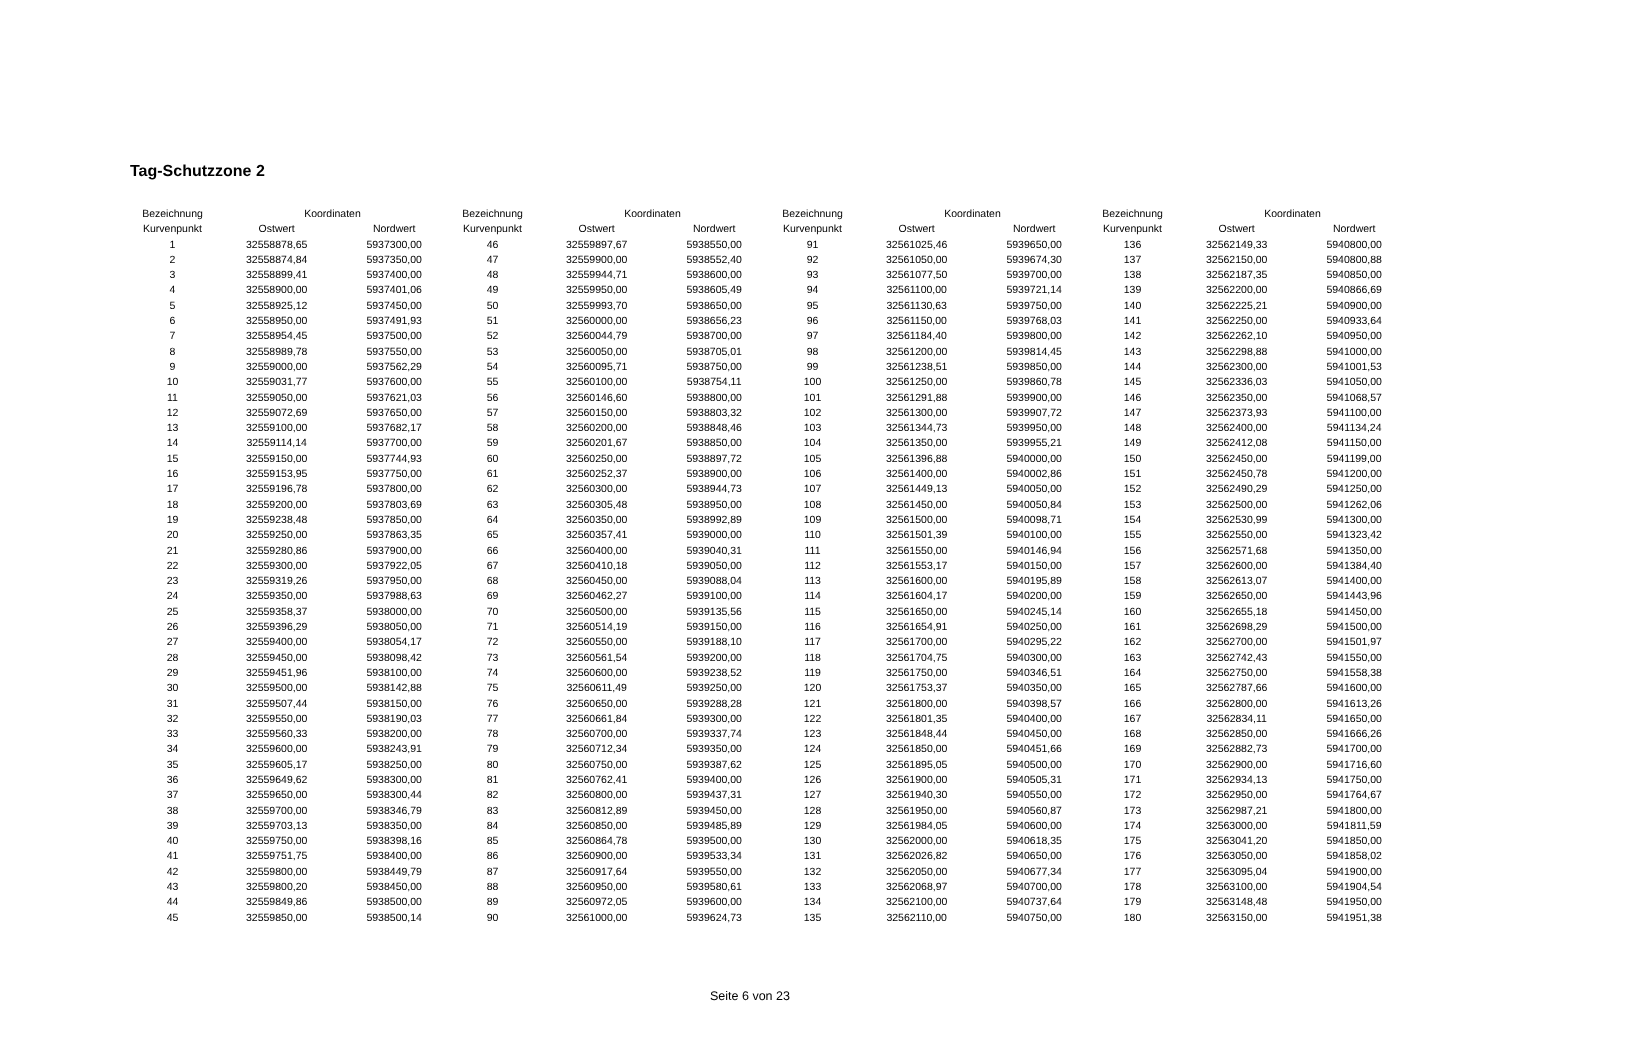Tag-Schutzzone 2
| Bezeichnung | Koordinaten | |
| --- | --- | --- |
| Kurvenpunkt | Ostwert | Nordwert |
| 1 | 32558878,65 | 5937300,00 |
| 2 | 32558874,84 | 5937350,00 |
| 3 | 32558899,41 | 5937400,00 |
| 4 | 32558900,00 | 5937401,06 |
| 5 | 32558925,12 | 5937450,00 |
| 6 | 32558950,00 | 5937491,93 |
| 7 | 32558954,45 | 5937500,00 |
| 8 | 32558989,78 | 5937550,00 |
| 9 | 32559000,00 | 5937562,29 |
| 10 | 32559031,77 | 5937600,00 |
| 11 | 32559050,00 | 5937621,03 |
| 12 | 32559072,69 | 5937650,00 |
| 13 | 32559100,00 | 5937682,17 |
| 14 | 32559114,14 | 5937700,00 |
| 15 | 32559150,00 | 5937744,93 |
| 16 | 32559153,95 | 5937750,00 |
| 17 | 32559196,78 | 5937800,00 |
| 18 | 32559200,00 | 5937803,69 |
| 19 | 32559238,48 | 5937850,00 |
| 20 | 32559250,00 | 5937863,35 |
| 21 | 32559280,86 | 5937900,00 |
| 22 | 32559300,00 | 5937922,05 |
| 23 | 32559319,26 | 5937950,00 |
| 24 | 32559350,00 | 5937988,63 |
| 25 | 32559358,37 | 5938000,00 |
| 26 | 32559396,29 | 5938050,00 |
| 27 | 32559400,00 | 5938054,17 |
| 28 | 32559450,00 | 5938098,42 |
| 29 | 32559451,96 | 5938100,00 |
| 30 | 32559500,00 | 5938142,88 |
| 31 | 32559507,44 | 5938150,00 |
| 32 | 32559550,00 | 5938190,03 |
| 33 | 32559560,33 | 5938200,00 |
| 34 | 32559600,00 | 5938243,91 |
| 35 | 32559605,17 | 5938250,00 |
| 36 | 32559649,62 | 5938300,00 |
| 37 | 32559650,00 | 5938300,44 |
| 38 | 32559700,00 | 5938346,79 |
| 39 | 32559703,13 | 5938350,00 |
| 40 | 32559750,00 | 5938398,16 |
| 41 | 32559751,75 | 5938400,00 |
| 42 | 32559800,00 | 5938449,79 |
| 43 | 32559800,20 | 5938450,00 |
| 44 | 32559849,86 | 5938500,00 |
| 45 | 32559850,00 | 5938500,14 |
| Bezeichnung | Koordinaten | |
| --- | --- | --- |
| Kurvenpunkt | Ostwert | Nordwert |
| 46 | 32559897,67 | 5938550,00 |
| 47 | 32559900,00 | 5938552,40 |
| 48 | 32559944,71 | 5938600,00 |
| 49 | 32559950,00 | 5938605,49 |
| 50 | 32559993,70 | 5938650,00 |
| 51 | 32560000,00 | 5938656,23 |
| 52 | 32560044,79 | 5938700,00 |
| 53 | 32560050,00 | 5938705,01 |
| 54 | 32560095,71 | 5938750,00 |
| 55 | 32560100,00 | 5938754,11 |
| 56 | 32560146,60 | 5938800,00 |
| 57 | 32560150,00 | 5938803,32 |
| 58 | 32560200,00 | 5938848,46 |
| 59 | 32560201,67 | 5938850,00 |
| 60 | 32560250,00 | 5938897,72 |
| 61 | 32560252,37 | 5938900,00 |
| 62 | 32560300,00 | 5938944,73 |
| 63 | 32560305,48 | 5938950,00 |
| 64 | 32560350,00 | 5938992,89 |
| 65 | 32560357,41 | 5939000,00 |
| 66 | 32560400,00 | 5939040,31 |
| 67 | 32560410,18 | 5939050,00 |
| 68 | 32560450,00 | 5939088,04 |
| 69 | 32560462,27 | 5939100,00 |
| 70 | 32560500,00 | 5939135,56 |
| 71 | 32560514,19 | 5939150,00 |
| 72 | 32560550,00 | 5939188,10 |
| 73 | 32560561,54 | 5939200,00 |
| 74 | 32560600,00 | 5939238,52 |
| 75 | 32560611,49 | 5939250,00 |
| 76 | 32560650,00 | 5939288,28 |
| 77 | 32560661,84 | 5939300,00 |
| 78 | 32560700,00 | 5939337,74 |
| 79 | 32560712,34 | 5939350,00 |
| 80 | 32560750,00 | 5939387,62 |
| 81 | 32560762,41 | 5939400,00 |
| 82 | 32560800,00 | 5939437,31 |
| 83 | 32560812,89 | 5939450,00 |
| 84 | 32560850,00 | 5939485,89 |
| 85 | 32560864,78 | 5939500,00 |
| 86 | 32560900,00 | 5939533,34 |
| 87 | 32560917,64 | 5939550,00 |
| 88 | 32560950,00 | 5939580,61 |
| 89 | 32560972,05 | 5939600,00 |
| 90 | 32561000,00 | 5939624,73 |
| Bezeichnung | Koordinaten | |
| --- | --- | --- |
| Kurvenpunkt | Ostwert | Nordwert |
| 91 | 32561025,46 | 5939650,00 |
| 92 | 32561050,00 | 5939674,30 |
| 93 | 32561077,50 | 5939700,00 |
| 94 | 32561100,00 | 5939721,14 |
| 95 | 32561130,63 | 5939750,00 |
| 96 | 32561150,00 | 5939768,03 |
| 97 | 32561184,40 | 5939800,00 |
| 98 | 32561200,00 | 5939814,45 |
| 99 | 32561238,51 | 5939850,00 |
| 100 | 32561250,00 | 5939860,78 |
| 101 | 32561291,88 | 5939900,00 |
| 102 | 32561300,00 | 5939907,72 |
| 103 | 32561344,73 | 5939950,00 |
| 104 | 32561350,00 | 5939955,21 |
| 105 | 32561396,88 | 5940000,00 |
| 106 | 32561400,00 | 5940002,86 |
| 107 | 32561449,13 | 5940050,00 |
| 108 | 32561450,00 | 5940050,84 |
| 109 | 32561500,00 | 5940098,71 |
| 110 | 32561501,39 | 5940100,00 |
| 111 | 32561550,00 | 5940146,94 |
| 112 | 32561553,17 | 5940150,00 |
| 113 | 32561600,00 | 5940195,89 |
| 114 | 32561604,17 | 5940200,00 |
| 115 | 32561650,00 | 5940245,14 |
| 116 | 32561654,91 | 5940250,00 |
| 117 | 32561700,00 | 5940295,22 |
| 118 | 32561704,75 | 5940300,00 |
| 119 | 32561750,00 | 5940346,51 |
| 120 | 32561753,37 | 5940350,00 |
| 121 | 32561800,00 | 5940398,57 |
| 122 | 32561801,35 | 5940400,00 |
| 123 | 32561848,44 | 5940450,00 |
| 124 | 32561850,00 | 5940451,66 |
| 125 | 32561895,05 | 5940500,00 |
| 126 | 32561900,00 | 5940505,31 |
| 127 | 32561940,30 | 5940550,00 |
| 128 | 32561950,00 | 5940560,87 |
| 129 | 32561984,05 | 5940600,00 |
| 130 | 32562000,00 | 5940618,35 |
| 131 | 32562026,82 | 5940650,00 |
| 132 | 32562050,00 | 5940677,34 |
| 133 | 32562068,97 | 5940700,00 |
| 134 | 32562100,00 | 5940737,64 |
| 135 | 32562110,00 | 5940750,00 |
| Bezeichnung | Koordinaten | |
| --- | --- | --- |
| Kurvenpunkt | Ostwert | Nordwert |
| 136 | 32562149,33 | 5940800,00 |
| 137 | 32562150,00 | 5940800,88 |
| 138 | 32562187,35 | 5940850,00 |
| 139 | 32562200,00 | 5940866,69 |
| 140 | 32562225,21 | 5940900,00 |
| 141 | 32562250,00 | 5940933,64 |
| 142 | 32562262,10 | 5940950,00 |
| 143 | 32562298,88 | 5941000,00 |
| 144 | 32562300,00 | 5941001,53 |
| 145 | 32562336,03 | 5941050,00 |
| 146 | 32562350,00 | 5941068,57 |
| 147 | 32562373,93 | 5941100,00 |
| 148 | 32562400,00 | 5941134,24 |
| 149 | 32562412,08 | 5941150,00 |
| 150 | 32562450,00 | 5941199,00 |
| 151 | 32562450,78 | 5941200,00 |
| 152 | 32562490,29 | 5941250,00 |
| 153 | 32562500,00 | 5941262,06 |
| 154 | 32562530,99 | 5941300,00 |
| 155 | 32562550,00 | 5941323,42 |
| 156 | 32562571,68 | 5941350,00 |
| 157 | 32562600,00 | 5941384,40 |
| 158 | 32562613,07 | 5941400,00 |
| 159 | 32562650,00 | 5941443,96 |
| 160 | 32562655,18 | 5941450,00 |
| 161 | 32562698,29 | 5941500,00 |
| 162 | 32562700,00 | 5941501,97 |
| 163 | 32562742,43 | 5941550,00 |
| 164 | 32562750,00 | 5941558,38 |
| 165 | 32562787,66 | 5941600,00 |
| 166 | 32562800,00 | 5941613,26 |
| 167 | 32562834,11 | 5941650,00 |
| 168 | 32562850,00 | 5941666,26 |
| 169 | 32562882,73 | 5941700,00 |
| 170 | 32562900,00 | 5941716,60 |
| 171 | 32562934,13 | 5941750,00 |
| 172 | 32562950,00 | 5941764,67 |
| 173 | 32562987,21 | 5941800,00 |
| 174 | 32563000,00 | 5941811,59 |
| 175 | 32563041,20 | 5941850,00 |
| 176 | 32563050,00 | 5941858,02 |
| 177 | 32563095,04 | 5941900,00 |
| 178 | 32563100,00 | 5941904,54 |
| 179 | 32563148,48 | 5941950,00 |
| 180 | 32563150,00 | 5941951,38 |
Seite 6 von 23